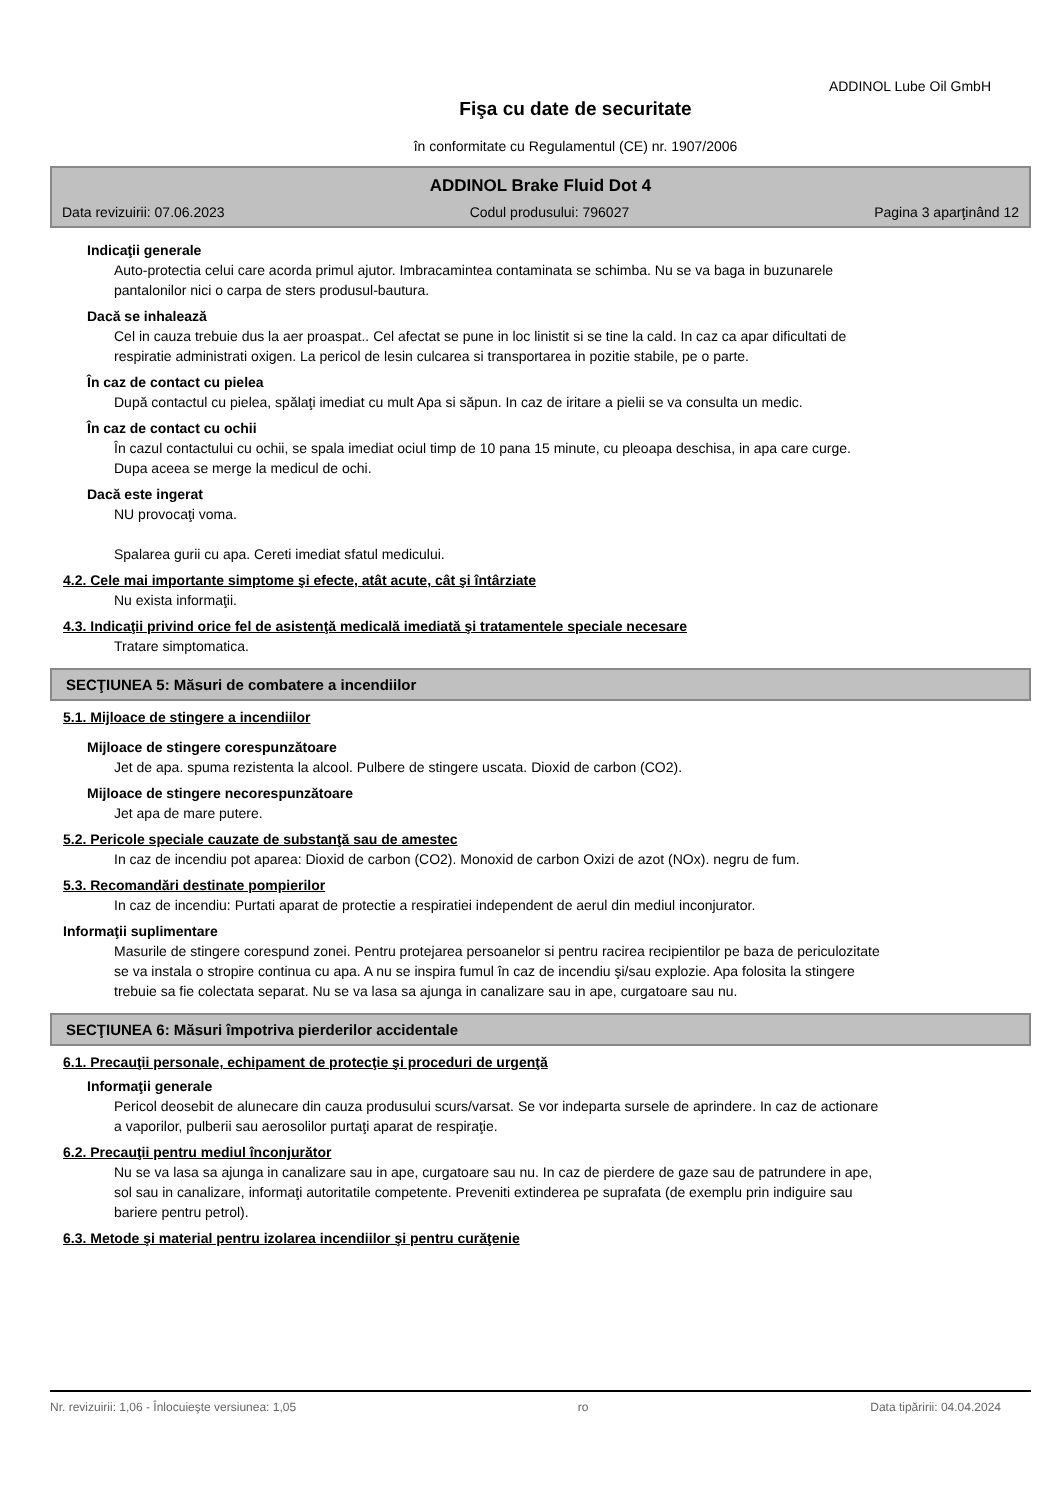ADDINOL Lube Oil GmbH
Fişa cu date de securitate
în conformitate cu Regulamentul (CE) nr. 1907/2006
ADDINOL Brake Fluid Dot 4
Data revizuirii: 07.06.2023 Codul produsului: 796027 Pagina 3 aparţinând 12
Indicaţii generale
Auto-protectia celui care acorda primul ajutor. Imbracamintea contaminata se schimba. Nu se va baga in buzunarele pantalonilor nici o carpa de sters produsul-bautura.
Dacă se inhalează
Cel in cauza trebuie dus la aer proaspat.. Cel afectat se pune in loc linistit si se tine la cald. In caz ca apar dificultati de respiratie administrati oxigen. La pericol de lesin culcarea si transportarea in pozitie stabile, pe o parte.
În caz de contact cu pielea
După contactul cu pielea, spălaţi imediat cu mult Apa si săpun. In caz de iritare a pielii se va consulta un medic.
În caz de contact cu ochii
În cazul contactului cu ochii, se spala imediat ociul timp de 10 pana 15 minute, cu pleoapa deschisa, in apa care curge. Dupa aceea se merge la medicul de ochi.
Dacă este ingerat
NU provocaţi voma.
Spalarea gurii cu apa. Cereti imediat sfatul medicului.
4.2. Cele mai importante simptome şi efecte, atât acute, cât şi întârziate
Nu exista informaţii.
4.3. Indicaţii privind orice fel de asistenţă medicală imediată şi tratamentele speciale necesare
Tratare simptomatica.
SECŢIUNEA 5: Măsuri de combatere a incendiilor
5.1. Mijloace de stingere a incendiilor
Mijloace de stingere corespunzătoare
Jet de apa. spuma rezistenta la alcool. Pulbere de stingere uscata. Dioxid de carbon (CO2).
Mijloace de stingere necorespunzătoare
Jet apa de mare putere.
5.2. Pericole speciale cauzate de substanţă sau de amestec
In caz de incendiu pot aparea: Dioxid de carbon (CO2). Monoxid de carbon Oxizi de azot (NOx). negru de fum.
5.3. Recomandări destinate pompierilor
In caz de incendiu: Purtati aparat de protectie a respiratiei independent de aerul din mediul inconjurator.
Informaţii suplimentare
Masurile de stingere corespund zonei. Pentru protejarea persoanelor si pentru racirea recipientilor pe baza de periculozitate se va instala o stropire continua cu apa. A nu se inspira fumul în caz de incendiu şi/sau explozie. Apa folosita la stingere trebuie sa fie colectata separat. Nu se va lasa sa ajunga in canalizare sau in ape, curgatoare sau nu.
SECŢIUNEA 6: Măsuri împotriva pierderilor accidentale
6.1. Precauţii personale, echipament de protecţie şi proceduri de urgenţă
Informaţii generale
Pericol deosebit de alunecare din cauza produsului scurs/varsat. Se vor indeparta sursele de aprindere. In caz de actionare a vaporilor, pulberii sau aerosolilor purtaţi aparat de respiraţie.
6.2. Precauţii pentru mediul înconjurător
Nu se va lasa sa ajunga in canalizare sau in ape, curgatoare sau nu. In caz de pierdere de gaze sau de patrundere in ape, sol sau in canalizare, informaţi autoritatile competente. Preveniti extinderea pe suprafata (de exemplu prin indiguire sau bariere pentru petrol).
6.3. Metode şi material pentru izolarea incendiilor şi pentru curăţenie
Nr. revizuirii: 1,06 - Înlocuieşte versiunea: 1,05 ro Data tipăririi: 04.04.2024